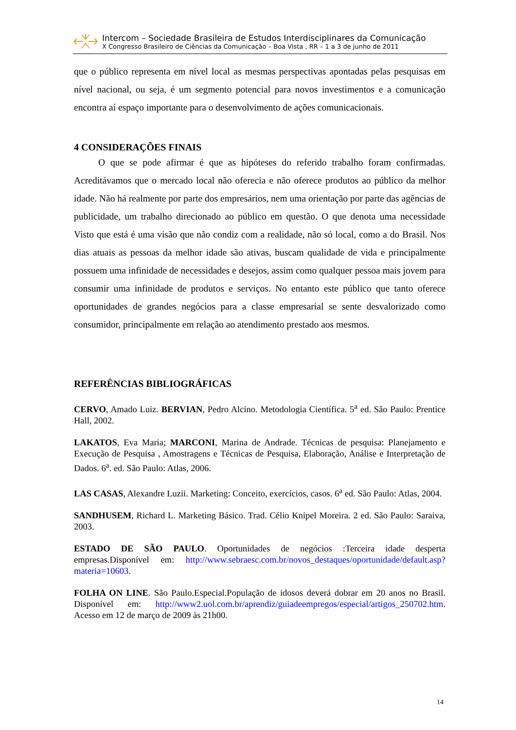Intercom – Sociedade Brasileira de Estudos Interdisciplinares da Comunicação
X Congresso Brasileiro de Ciências da Comunicação – Boa Vista , RR – 1 a 3 de junho de 2011
que o público representa em nível local as mesmas perspectivas apontadas pelas pesquisas em nível nacional, ou seja, é um segmento potencial para novos investimentos e a comunicação encontra aí espaço importante para o desenvolvimento de ações comunicacionais.
4 CONSIDERAÇÕES FINAIS
O que se pode afirmar é que as hipóteses do referido trabalho foram confirmadas. Acreditávamos que o mercado local não oferecia e não oferece produtos ao público da melhor idade. Não há realmente por parte dos empresários, nem uma orientação por parte das agências de publicidade, um trabalho direcionado ao público em questão. O que denota uma necessidade Visto que está é uma visão que não condiz com a realidade, não só local, como a do Brasil. Nos dias atuais as pessoas da melhor idade são ativas, buscam qualidade de vida e principalmente possuem uma infinidade de necessidades e desejos, assim como qualquer pessoa mais jovem para consumir uma infinidade de produtos e serviços. No entanto este público que tanto oferece oportunidades de grandes negócios para a classe empresarial se sente desvalorizado como consumidor, principalmente em relação ao atendimento prestado aos mesmos.
REFERÊNCIAS BIBLIOGRÁFICAS
CERVO, Amado Luiz. BERVIAN, Pedro Alcino. Metodologia Científica. 5<sup>a</sup> ed. São Paulo: Prentice Hall, 2002.
LAKATOS, Eva Maria; MARCONI, Marina de Andrade. Técnicas de pesquisa: Planejamento e Execução de Pesquisa , Amostragens e Técnicas de Pesquisa, Elaboração, Análise e Interpretação de Dados. 6<sup>a</sup>. ed. São Paulo: Atlas, 2006.
LAS CASAS, Alexandre Luzii. Marketing: Conceito, exercícios, casos. 6<sup>a</sup> ed. São Paulo: Atlas, 2004.
SANDHUSEM, Richard L. Marketing Básico. Trad. Célio Knipel Moreira. 2 ed. São Paulo: Saraiva, 2003.
ESTADO DE SÃO PAULO. Oportunidades de negócios :Terceira idade desperta empresas.Disponível em: http://www.sebraesc.com.br/novos_destaques/oportunidade/default.asp?materia=10603.
FOLHA ON LINE. São Paulo.Especial.População de idosos deverá dobrar em 20 anos no Brasil. Disponível em: http://www2.uol.com.br/aprendiz/guiadeempregos/especial/artigos_250702.htm. Acesso em 12 de março de 2009 às 21h00.
14